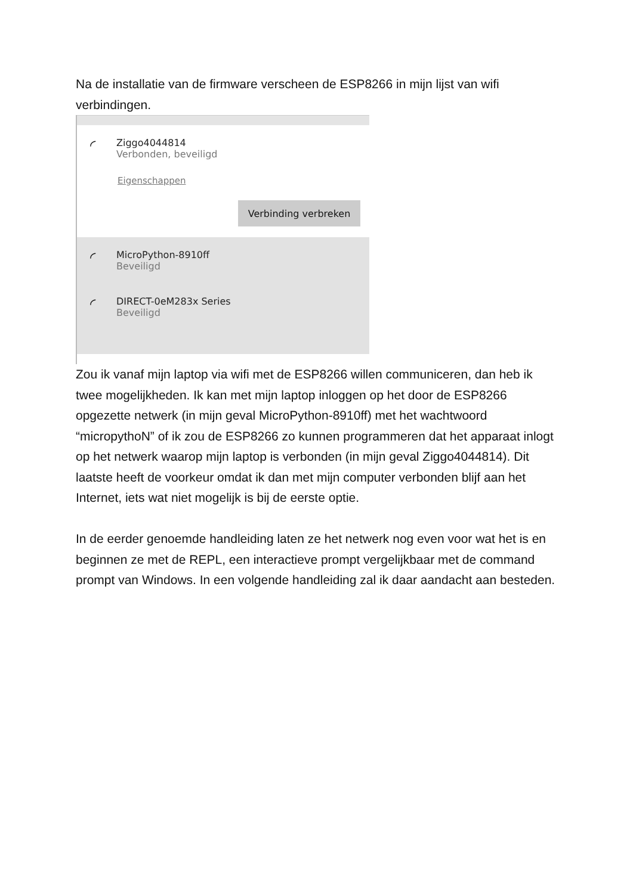Na de installatie van de firmware verscheen de ESP8266 in mijn lijst van wifi verbindingen.
◜
Ziggo4044814
Verbonden, beveiligd
Eigenschappen
Verbinding verbreken
◜
MicroPython-8910ff
Beveiligd
◜
DIRECT-0eM283x Series
Beveiligd
Zou ik vanaf mijn laptop via wifi met de ESP8266 willen communiceren, dan heb ik twee mogelijkheden. Ik kan met mijn laptop inloggen op het door de ESP8266 opgezette netwerk (in mijn geval MicroPython-8910ff) met het wachtwoord “micropythoN” of ik zou de ESP8266 zo kunnen programmeren dat het apparaat inlogt op het netwerk waarop mijn laptop is verbonden (in mijn geval Ziggo4044814). Dit laatste heeft de voorkeur omdat ik dan met mijn computer verbonden blijf aan het Internet, iets wat niet mogelijk is bij de eerste optie.
In de eerder genoemde handleiding laten ze het netwerk nog even voor wat het is en beginnen ze met de REPL, een interactieve prompt vergelijkbaar met de command prompt van Windows. In een volgende handleiding zal ik daar aandacht aan besteden.